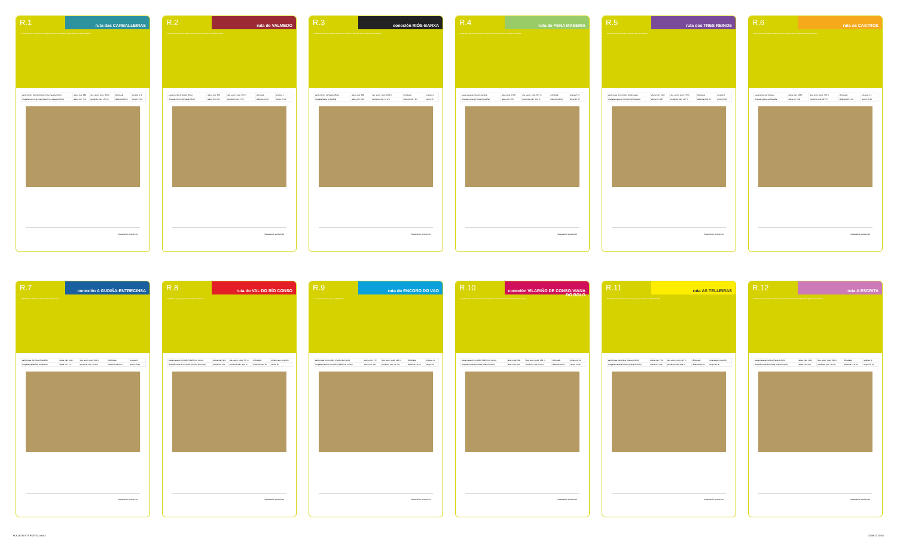R.1
ruta das CARBALLEIRAS
A ruta comeza no Centro de Interpretación da Castaña no lugar da Eirexa (Trasestrada)...
| saída Centro de Interpretación da Castaña (Ríos) | altura máx. 889 | des. acum. posit. 324 m | dificultade | enlaces 2, 3 |
| chegada Centro de Interpretación da Castaña (Ríos) | altura mín. 754 | pendente máx. 15,9 % | distancia 13 km | tempo 1h 30' |
Esaxeración vertical x10
R.2
ruta de VALMEDO
Partindo desde Ríos, esta ruta comparte o seu tramo inicial coa ruta 1...
| saída Centro de Saúde (Ríos) | altura máx. 876 | des. acum. posit. 697 m | dificultade | enlaces 1 |
| chegada Centro de Saúde (Ríos) | altura mín. 664 | pendente máx. 17 % | distancia 21 km | tempo 2h 30' |
Esaxeración vertical x10
R.3
conexión RIÓS-BARXA
Desde Ríos, esta conexión atravesa o val do río Marcelín ata a aldea de Santa Baia...
| saída Centro de Saúde (Ríos) | altura máx. 839 | des. acum. posit. 1003 m | dificultade | enlaces 4 |
| chegada Barxa (A Gudiña) | altura mín. 583 | pendente máx. 21,4 % | distancia 28,7 km | tempo 3h |
Esaxeración vertical x10
R.4
ruta de PENA MASEIRA
Este gran percorrido circular amosa a biodiversidade do concello da Gudiña...
| saída Casa da Viúva (A Gudiña) | altura máx. 1078 | des. acum. posit. 997 m | dificultade | enlaces 5, 6 |
| chegada Casa da Viúva (A Gudiña) | altura mín. 637 | pendente máx. 20,6 % | distancia 44 km | tempo 4h 45' |
Esaxeración vertical x10
R.5
ruta dos TRES REINOS
Esta ruta permite visitar o Penedo dos Tres Reinos...
| saída Casa do Concello (A Mezquita) | altura máx. 1042 | des. acum. posit. 475 m | dificultade | enlaces 6 |
| chegada Casa do Concello (A Mezquita) | altura mín. 947 | pendente máx. 11,7 % | distancia 23,3 km | tempo 2h 30' |
Esaxeración vertical x10
R.6
ruta os CASTROS
Este percorrido ciclista ascende no seu primeiro tramo cara a Portela da Canda...
| saída Igrexa da Vilavella | altura máx. 1342 | des. acum. posit. 759 m | dificultade | enlaces 4, 5 |
| chegada Igrexa da Vilavella | altura mín. 941 | pendente máx. 22,7 % | distancia 22,4 km | tempo 2h 30' |
Esaxeración vertical x10
R.7
conexión A GUDIÑA-ENTRECINSA
Agárdalle ao ciclista un percorrido espectacular...
| saída Casa da Viúva (A Gudiña) | altura máx. 1116 | des. acum. posit. 601 m | dificultade | enlaces 8 |
| chegada Casarellos. Entrecinsa | altura mín. 777 | pendente máx. 14,4 % | distancia 19,3 km | tempo 2h 30' |
Esaxeración vertical x10
R.8
ruta do VAL DO RÍO CONSO
Magnífica ruta que percorre o val do río Conso...
| saída Casa do Concello (Vilariño de Conso) | altura máx. 956 | des. acum. posit. 787 m | dificultade | enlaces sen conexión |
| chegada Casa do Concello (Vilariño de Conso) | altura mín. 661 | pendente máx. 24,4 % | distancia 18,9 km | tempo 2h |
Esaxeración vertical x10
R.9
ruta do ENCORO DO VAO
Co encoro do Vao como protagonista...
| saída Casa do Concello (Vilariño de Conso) | altura máx. 772 | des. acum. posit. 244 m | dificultade | enlaces 10 |
| chegada Casa do Concello (Vilariño de Conso) | altura mín. 651 | pendente máx. 21,7 % | distancia 7,8 km | tempo 1h |
Esaxeración vertical x10
R.10
conexión VILARIÑO DE CONSO-VIANA DO BOLO
Un percorrido espectacular que comparte os seus primeiros quilómetros coa ruta 9...
| saída Casa do Concello (Vilariño de Conso) | altura máx. 900 | des. acum. posit. 633 m | dificultade | enlaces 9, 11 |
| chegada Casa da Cultura (Viana do Bolo) | altura mín. 641 | pendente máx. 23,7 % | distancia 16 km | tempo 1h 40' |
Esaxeración vertical x10
R.11
ruta AS TELLEIRAS
Ruta circular ideal para os usuarios que se estean a iniciar na BTT...
| saída Casa da Cultura (Viana do Bolo) | altura máx. 749 | des. acum. posit. 427 m | dificultade | enlaces sen conexión |
| chegada Casa da Cultura (Viana do Bolo) | altura mín. 646 | pendente máx. 23,2 % | distancia 12 km | tempo 1h 30' |
Esaxeración vertical x10
R.12
ruta A ESCRITA
Unha ruta para ciclistas avanzados que en dirección norte percorre algúns dos núcleos...
| saída Casa da Cultura (Viana do Bolo) | altura máx. 1002 | des. acum. posit. 546 m | dificultade | enlaces 11 |
| chegada Casa da Cultura (Viana do Bolo) | altura mín. 653 | pendente máx. 16,4 % | distancia 17,8 km | tempo 2h 15' |
Esaxeración vertical x10
FOLLETO BTT PDG-GL.indd 1 02/08/13 20:55